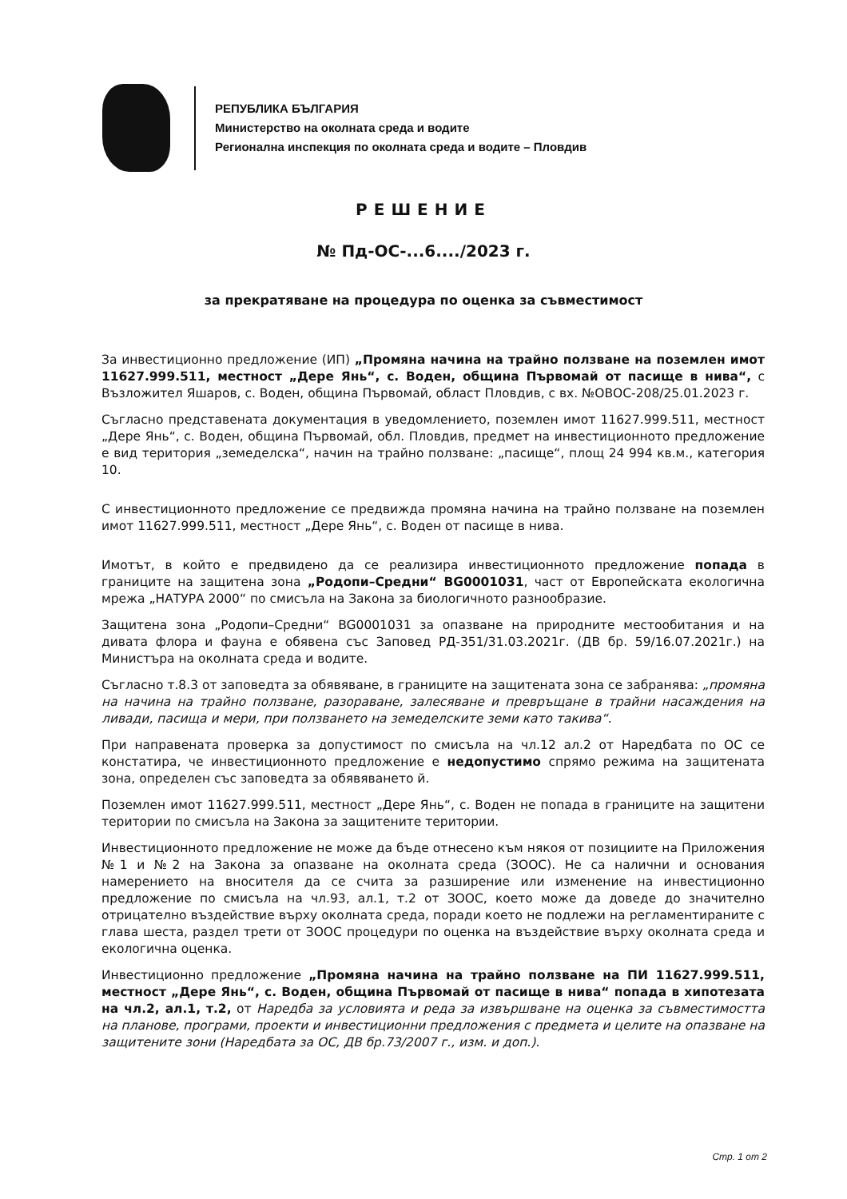РЕПУБЛИКА БЪЛГАРИЯ
Министерство на околната среда и водите
Регионална инспекция по околната среда и водите – Пловдив
РЕШЕНИЕ
№ Пд-ОС-...6..../2023 г.
за прекратяване на процедура по оценка за съвместимост
За инвестиционно предложение (ИП) „Промяна начина на трайно ползване на поземлен имот 11627.999.511, местност „Дере Янь“, с. Воден, община Първомай от пасище в нива“, с Възложител Яшаров, с. Воден, община Първомай, област Пловдив, с вх. №ОВОС-208/25.01.2023 г.
Съгласно представената документация в уведомлението, поземлен имот 11627.999.511, местност „Дере Янь“, с. Воден, община Първомай, обл. Пловдив, предмет на инвестиционното предложение е вид територия „земеделска“, начин на трайно ползване: „пасище“, площ 24 994 кв.м., категория 10.
С инвестиционното предложение се предвижда промяна начина на трайно ползване на поземлен имот 11627.999.511, местност „Дере Янь“, с. Воден от пасище в нива.
Имотът, в който е предвидено да се реализира инвестиционното предложение попада в границите на защитена зона „Родопи–Средни“ BG0001031, част от Европейската екологична мрежа „НАТУРА 2000“ по смисъла на Закона за биологичното разнообразие.
Защитена зона „Родопи–Средни“ BG0001031 за опазване на природните местообитания и на дивата флора и фауна е обявена със Заповед РД-351/31.03.2021г. (ДВ бр. 59/16.07.2021г.) на Министъра на околната среда и водите.
Съгласно т.8.3 от заповедта за обявяване, в границите на защитената зона се забранява: „промяна на начина на трайно ползване, разораване, залесяване и превръщане в трайни насаждения на ливади, пасища и мери, при ползването на земеделските земи като такива“.
При направената проверка за допустимост по смисъла на чл.12 ал.2 от Наредбата по ОС се констатира, че инвестиционното предложение е недопустимо спрямо режима на защитената зона, определен със заповедта за обявяването й.
Поземлен имот 11627.999.511, местност „Дере Янь“, с. Воден не попада в границите на защитени територии по смисъла на Закона за защитените територии.
Инвестиционното предложение не може да бъде отнесено към някоя от позициите на Приложения №1 и №2 на Закона за опазване на околната среда (ЗООС). Не са налични и основания намерението на вносителя да се счита за разширение или изменение на инвестиционно предложение по смисъла на чл.93, ал.1, т.2 от ЗООС, което може да доведе до значително отрицателно въздействие върху околната среда, поради което не подлежи на регламентираните с глава шеста, раздел трети от ЗООС процедури по оценка на въздействие върху околната среда и екологична оценка.
Инвестиционно предложение „Промяна начина на трайно ползване на ПИ 11627.999.511, местност „Дере Янь“, с. Воден, община Първомай от пасище в нива“ попада в хипотезата на чл.2, ал.1, т.2, от Наредба за условията и реда за извършване на оценка за съвместимостта на планове, програми, проекти и инвестиционни предложения с предмета и целите на опазване на защитените зони (Наредбата за ОС, ДВ бр.73/2007 г., изм. и доп.).
Стр. 1 от 2